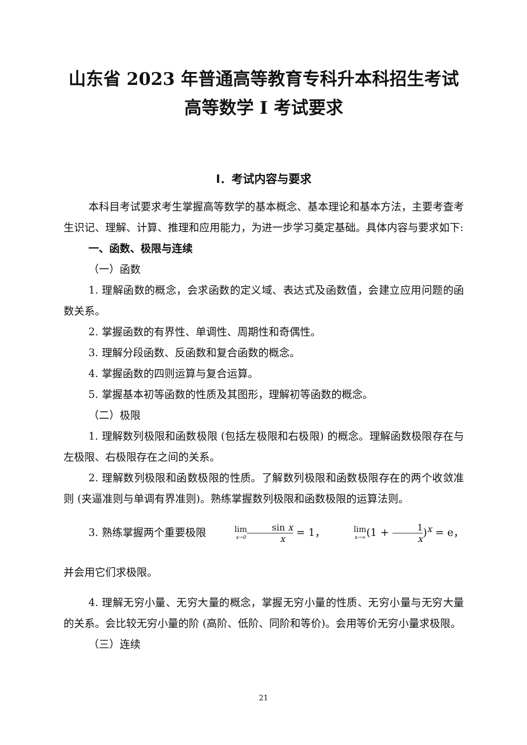山东省 2023 年普通高等教育专科升本科招生考试
高等数学 I 考试要求
I．考试内容与要求
本科目考试要求考生掌握高等数学的基本概念、基本理论和基本方法，主要考查考生识记、理解、计算、推理和应用能力，为进一步学习奠定基础。具体内容与要求如下:
一、函数、极限与连续
（一）函数
1. 理解函数的概念，会求函数的定义域、表达式及函数值，会建立应用问题的函数关系。
2. 掌握函数的有界性、单调性、周期性和奇偶性。
3. 理解分段函数、反函数和复合函数的概念。
4. 掌握函数的四则运算与复合运算。
5. 掌握基本初等函数的性质及其图形，理解初等函数的概念。
（二）极限
1. 理解数列极限和函数极限 (包括左极限和右极限) 的概念。理解函数极限存在与左极限、右极限存在之间的关系。
2. 理解数列极限和函数极限的性质。了解数列极限和函数极限存在的两个收敛准则 (夹逼准则与单调有界准则)。熟练掌握数列极限和函数极限的运算法则。
3. 熟练掌握两个重要极限 lim<sub>x→0</sub> sin x x = 1， lim<sub>x→∞</sub>(1 + 1 x)<sup>x</sup> = e，并会用它们求极限。
4. 理解无穷小量、无穷大量的概念，掌握无穷小量的性质、无穷小量与无穷大量的关系。会比较无穷小量的阶 (高阶、低阶、同阶和等价)。会用等价无穷小量求极限。
（三）连续
21